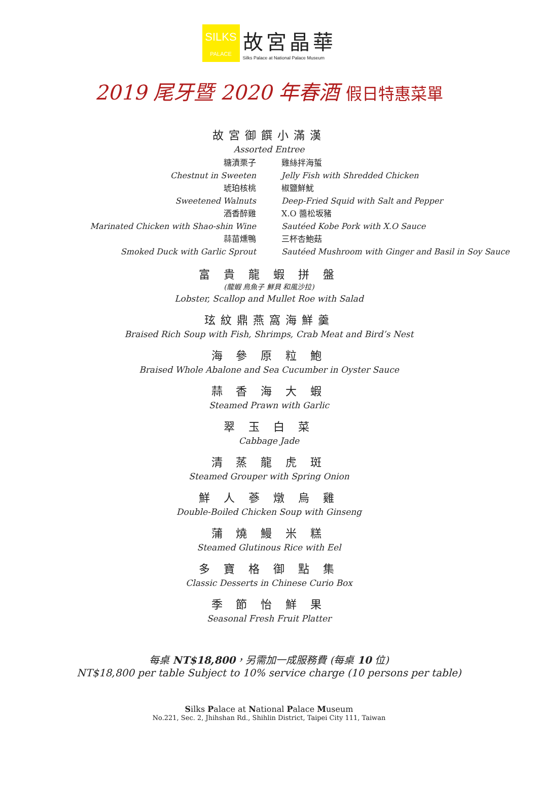SILKS
PALACE
故宮晶華
Silks Palace at National Palace Museum
2019 尾牙暨 2020 年春酒 假日特惠菜單
故宮御饌小滿漢
Assorted Entree
糖漬栗子
雞絲拌海蜇
Chestnut in Sweeten
Jelly Fish with Shredded Chicken
琥珀核桃
椒鹽鮮魷
Sweetened Walnuts
Deep-Fried Squid with Salt and Pepper
酒香醉雞
X.O 醬松坂豬
Marinated Chicken with Shao-shin Wine
Sautéed Kobe Pork with X.O Sauce
蒜苗燻鴨
三杯杏鮑菇
Smoked Duck with Garlic Sprout
Sautéed Mushroom with Ginger and Basil in Soy Sauce
富 貴 龍 蝦 拼 盤
(龍蝦 烏魚子 鮮貝 和風沙拉)
Lobster, Scallop and Mullet Roe with Salad
玹紋鼎燕窩海鮮羹
Braised Rich Soup with Fish, Shrimps, Crab Meat and Bird’s Nest
海 參 原 粒 鮑
Braised Whole Abalone and Sea Cucumber in Oyster Sauce
蒜 香 海 大 蝦
Steamed Prawn with Garlic
翠 玉 白 菜
Cabbage Jade
清 蒸 龍 虎 斑
Steamed Grouper with Spring Onion
鮮 人 蔘 燉 烏 雞
Double-Boiled Chicken Soup with Ginseng
蒲 燒 鰻 米 糕
Steamed Glutinous Rice with Eel
多 寶 格 御 點 集
Classic Desserts in Chinese Curio Box
季 節 怡 鮮 果
Seasonal Fresh Fruit Platter
每桌 NT$18,800，另需加一成服務費 (每桌 10 位)
NT$18,800 per table Subject to 10% service charge (10 persons per table)
Silks Palace at National Palace Museum
No.221, Sec. 2, Jhihshan Rd., Shihlin District, Taipei City 111, Taiwan